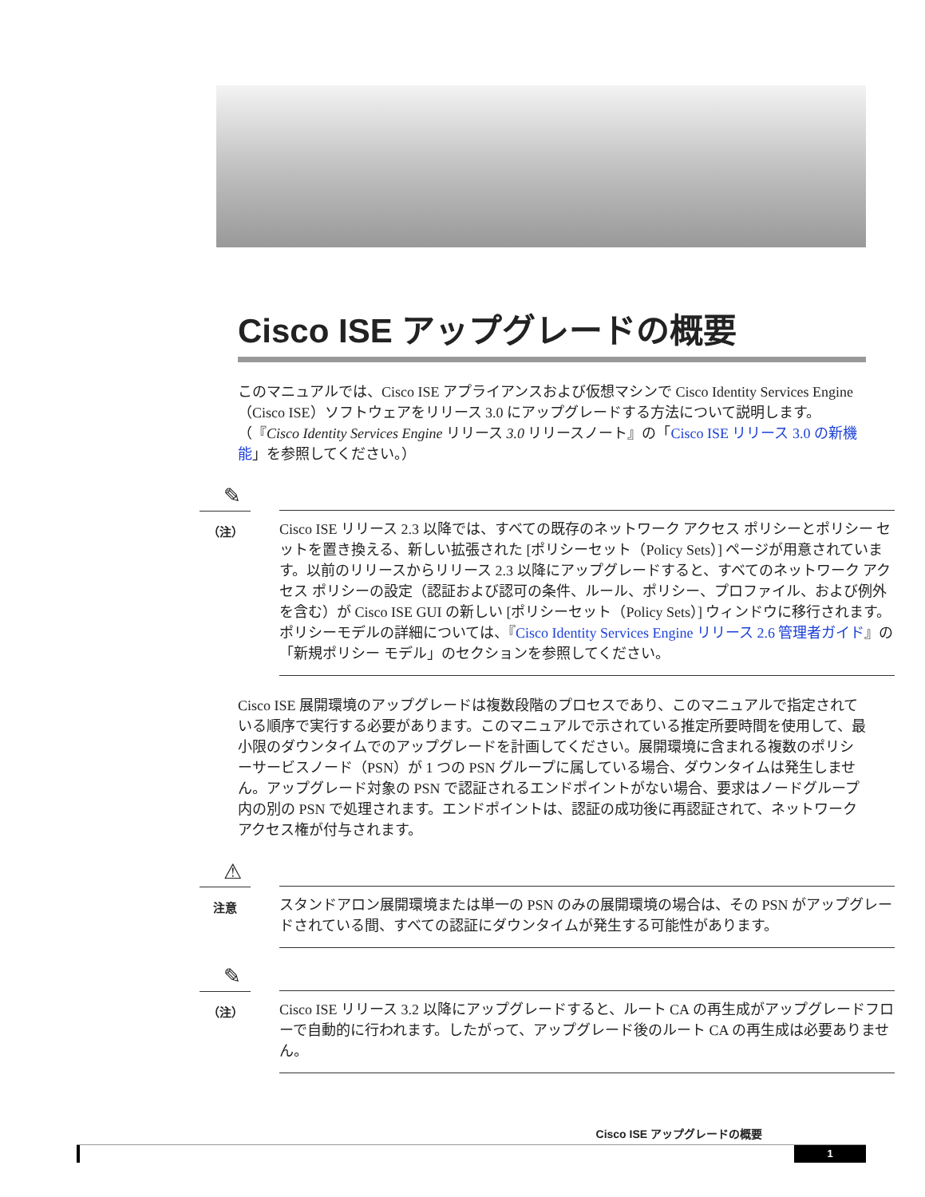Cisco ISE アップグレードの概要
このマニュアルでは、Cisco ISE アプライアンスおよび仮想マシンで Cisco Identity Services Engine（Cisco ISE）ソフトウェアをリリース 3.0 にアップグレードする方法について説明します。（『Cisco Identity Services Engine リリース 3.0 リリースノート』の「Cisco ISE リリース 3.0 の新機能」を参照してください。）
✎
（注）
Cisco ISE リリース 2.3 以降では、すべての既存のネットワーク アクセス ポリシーとポリシー セットを置き換える、新しい拡張された [ポリシーセット（Policy Sets）] ページが用意されています。以前のリリースからリリース 2.3 以降にアップグレードすると、すべてのネットワーク アクセス ポリシーの設定（認証および認可の条件、ルール、ポリシー、プロファイル、および例外を含む）が Cisco ISE GUI の新しい [ポリシーセット（Policy Sets）] ウィンドウに移行されます。ポリシーモデルの詳細については、『Cisco Identity Services Engine リリース 2.6 管理者ガイド』の「新規ポリシー モデル」のセクションを参照してください。
Cisco ISE 展開環境のアップグレードは複数段階のプロセスであり、このマニュアルで指定されている順序で実行する必要があります。このマニュアルで示されている推定所要時間を使用して、最小限のダウンタイムでのアップグレードを計画してください。展開環境に含まれる複数のポリシーサービスノード（PSN）が 1 つの PSN グループに属している場合、ダウンタイムは発生しません。アップグレード対象の PSN で認証されるエンドポイントがない場合、要求はノードグループ内の別の PSN で処理されます。エンドポイントは、認証の成功後に再認証されて、ネットワークアクセス権が付与されます。
⚠
注意
スタンドアロン展開環境または単一の PSN のみの展開環境の場合は、その PSN がアップグレードされている間、すべての認証にダウンタイムが発生する可能性があります。
✎
（注）
Cisco ISE リリース 3.2 以降にアップグレードすると、ルート CA の再生成がアップグレードフローで自動的に行われます。したがって、アップグレード後のルート CA の再生成は必要ありません。
Cisco ISE アップグレードの概要
1